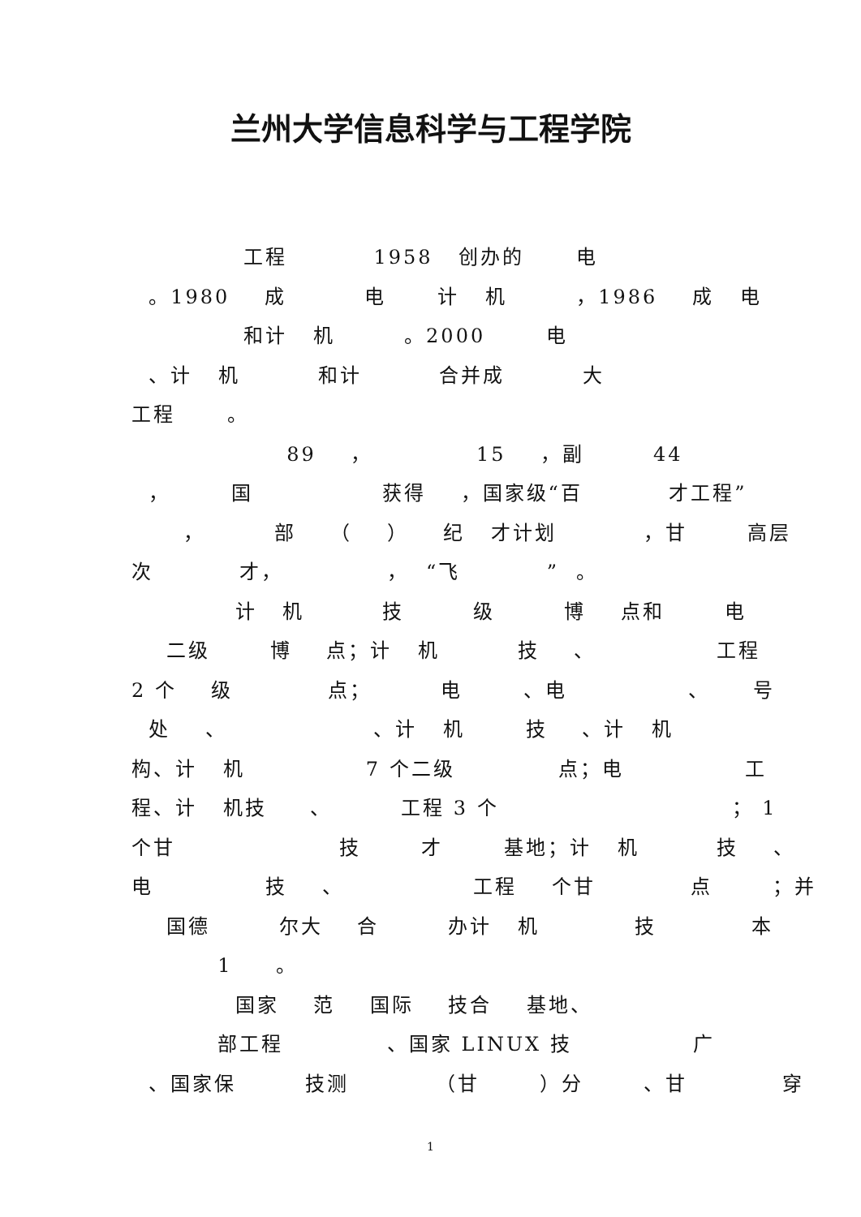兰州大学信息科学与工程学院
工程 1958 创办的 电
。1980 成 电 计 机 ，1986 成 电
和计 机 。2000 电
、计 机 和计 合并成 大
工程 。
89 ， 15 ，副 44
， 国 获得 ，国家级“百 才工程”
， 部 （ ） 纪 才计划 ，甘 高层
次 才， ， “飞 ” 。
计 机 技 级 博 点和 电
二级 博 点；计 机 技 、 工程
2 个 级 点； 电 、电 、 号
处 、 、计 机 技 、计 机
构、计 机 7 个二级 点；电 工
程、计 机技 、 工程 3 个 ； 1
个甘 技 才 基地；计 机 技 、
电 技 、 工程 个甘 点 ；并
国德 尔大 合 办计 机 技 本
1 。
国家 范 国际 技合 基地、
部工程 、国家 LINUX 技 广
、国家保 技测 （甘 ）分 、甘 穿
1